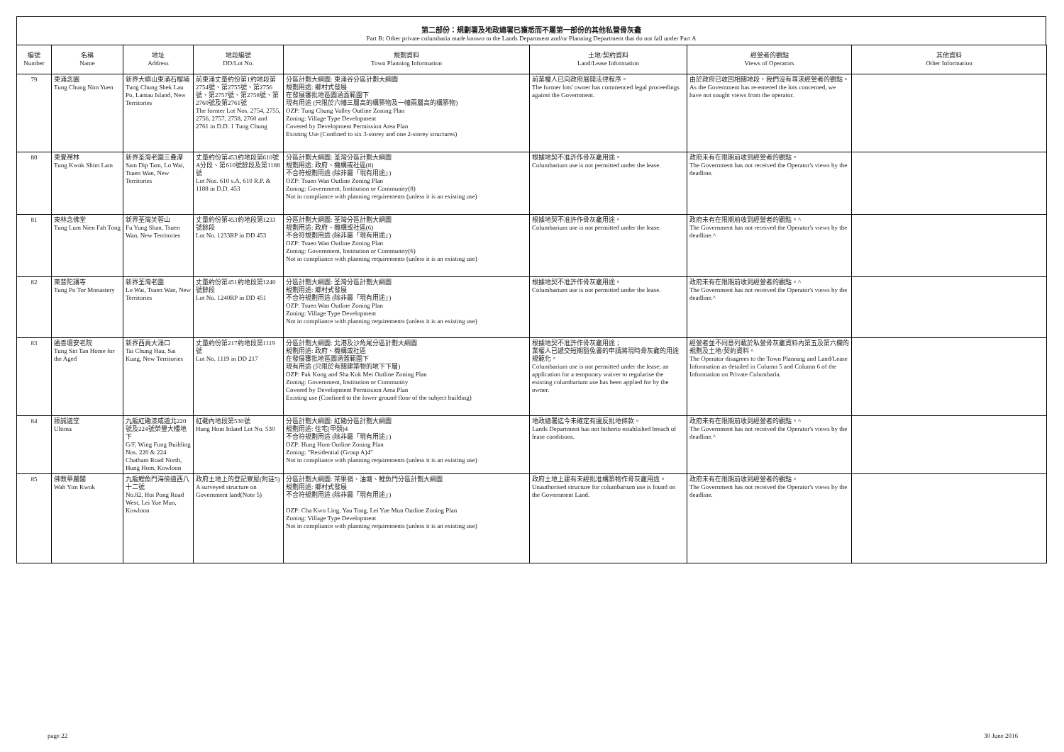第二部份：規劃署及地政總署已獲悉而不屬第一部份的其他私營骨灰龕
Part B: Other private columbaria made known to the Lands Department and/or Planning Department that do not fall under Part A
| 編號 Number | 名稱 Name | 地址 Address | 地段編號 DD/Lot No. | 規劃資料 Town Planning Information | 土地/契約資料 Land/Lease Information | 經營者的觀點 Views of Operators | 其他資料 Other Information |
| --- | --- | --- | --- | --- | --- | --- | --- |
| 79 | 東涌念園 Tung Chung Nim Yuen | 新界大嶼山東涌石榴埔 Tung Chung Shek Lau Po, Lantau Island, New Territories | 前東涌丈量約份第1約地段第2754號、第2755號、第2756號、第2757號、第2758號、第2760號及第2761號 The former Lot Nos. 2754, 2755, 2756, 2757, 2758, 2760 and 2761 in D.D. 1 Tung Chung | 分區計劃大綱圖: 東涌谷分區計劃大綱圖 規劃用途: 鄉村式發展 在發展審批地區圖涵蓋範圍下 現有用途 (只限於六幢三層高的構築物及一幢兩層高的構築物) OZP: Tung Chung Valley Outline Zoning Plan Zoning: Village Type Development Covered by Development Permission Area Plan Existing Use (Confined to six 3-storey and one 2-storey structures) | 前業權人已向政府展開法律程序。 The former lots' owner has commenced legal proceedings against the Government. | 由於政府已收回相關地段，我們沒有尋求經營者的觀點。 As the Government has re-entered the lots concerned, we have not sought views from the operator. | |
| 80 | 東覺禪林 Tung Kwok Shim Lam | 新界荃灣老圍三疊潭 Sam Dip Tam, Lo Wai, Tsuen Wan, New Territories | 丈量約份第453約地段第610號A分段、第610號餘段及第1188號 Lot Nos. 610 s.A, 610 R.P. & 1188 in D.D. 453 | 分區計劃大綱圖: 荃灣分區計劃大綱圖 規劃用途: 政府、機構或社區(8) 不合符規劃用途 (除非屬「現有用途」) OZP: Tsuen Wan Outline Zoning Plan Zoning: Government, Institution or Community(8) Not in compliance with planning requirements (unless it is an existing use) | 根據地契不准許作骨灰龕用途。 Columbarium use is not permitted under the lease. | 政府未有在限期前收到經營者的觀點。 The Government has not received the Operator's views by the deadline. | |
| 81 | 東林念佛堂 Tung Lum Nien Fah Tong | 新界荃灣芙蓉山 Fu Yung Shan, Tsuen Wan, New Territories | 丈量約份第453約地段第1233號餘段 Lot No. 1233RP in DD 453 | 分區計劃大綱圖: 荃灣分區計劃大綱圖 規劃用途: 政府、機構或社區(6) 不合符規劃用途 (除非屬「現有用途」) OZP: Tsuen Wan Outline Zoning Plan Zoning: Government, Institution or Community(6) Not in compliance with planning requirements (unless it is an existing use) | 根據地契不准許作骨灰龕用途。 Columbarium use is not permitted under the lease. | 政府未有在限期前收到經營者的觀點。^ The Government has not received the Operator's views by the deadline.^ | |
| 82 | 東普陀講寺 Tung Po Tor Monastery | 新界荃灣老圍 Lo Wai, Tsuen Wan, New Territories | 丈量約份第451約地段第1240號餘段 Lot No. 1240RP in DD 451 | 分區計劃大綱圖: 荃灣分區計劃大綱圖 規劃用途: 鄉村式發展 不合符規劃用途 (除非屬「現有用途」) OZP: Tsuen Wan Outline Zoning Plan Zoning: Village Type Development Not in compliance with planning requirements (unless it is an existing use) | 根據地契不准許作骨灰龕用途。 Columbarium use is not permitted under the lease. | 政府未有在限期前收到經營者的觀點。^ The Government has not received the Operator's views by the deadline.^ | |
| 83 | 通善壇安老院 Tung Sin Tan Home for the Aged | 新界西貢大涌口 Tai Chung Hau, Sai Kung, New Territories | 丈量約份第217約地段第1119號 Lot No. 1119 in DD 217 | 分區計劃大綱圖: 北港及沙角尾分區計劃大綱圖 規劃用途: 政府、機構或社區 在發展審批地區圖涵蓋範圍下 現有用途 (只限於有關建築物的地下下層) OZP: Pak Kong and Sha Kok Mei Outline Zoning Plan Zoning: Government, Institution or Community Covered by Development Permission Area Plan Existing use (Confined to the lower ground floor of the subject building) | 根據地契不准許作骨灰龕用途； 業權人已遞交短期豁免書的申請將現時骨灰龕的用途規範化。 Columbarium use is not permitted under the lease; an application for a temporary waiver to regularise the existing columbarium use has been applied for by the owner. | 經營者並不同意列載於私營骨灰龕資料內第五及第六欄的規劃及土地/契約資料。 The Operator disagrees to the Town Planning and Land/Lease Information as detailed in Column 5 and Column 6 of the Information on Private Columbaria. | |
| 84 | 臻誠道堂 Ultima | 九龍紅磡漆咸道北220號及224號榮豐大樓地下 G/F, Wing Fung Building Nos. 220 & 224 Chatham Road North, Hung Hom, Kowloon | 紅磡內地段第530號 Hung Hom Inland Lot No. 530 | 分區計劃大綱圖: 紅磡分區計劃大綱圖 規劃用途: 住宅(甲類)4 不合符規劃用途 (除非屬「現有用途」) OZP: Hung Hom Outline Zoning Plan Zoning: "Residential (Group A)4" Not in compliance with planning requirements (unless it is an existing use) | 地政總署迄今未確定有違反批地條款。 Lands Department has not hitherto established breach of lease conditions. | 政府未有在限期前收到經營者的觀點。^ The Government has not received the Operator's views by the deadline.^ | |
| 85 | 佛教華嚴閣 Wah Yim Kwok | 九龍鯉魚門海傍道西八十二號 No.82, Hoi Pong Road West, Lei Yue Mun, Kowloon | 政府土地上的登記寮屋(附註5) A surveyed structure on Government land(Note 5) | 分區計劃大綱圖: 茶果嶺、油塘、鯉魚門分區計劃大綱圖 規劃用途: 鄉村式發展 不合符規劃用途 (除非屬「現有用途」) OZP: Cha Kwo Ling, Yau Tong, Lei Yue Mun Outline Zoning Plan Zoning: Village Type Development Not in compliance with planning requirements (unless it is an existing use) | 政府土地上建有未經批准構築物作骨灰龕用途。 Unauthorised structure for columbarium use is found on the Government Land. | 政府未有在限期前收到經營者的觀點。 The Government has not received the Operator's views by the deadline. | |
page 22 30 June 2016